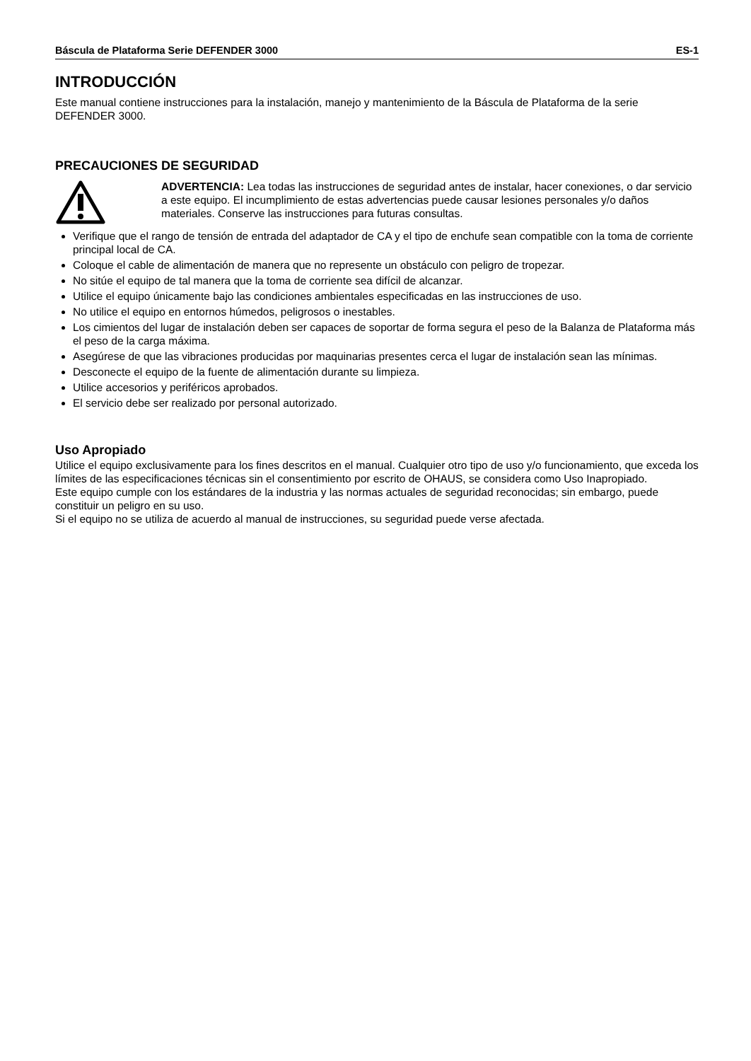Báscula de Plataforma Serie DEFENDER 3000 ES-1
INTRODUCCIÓN
Este manual contiene instrucciones para la instalación, manejo y mantenimiento de la Báscula de Plataforma de la serie DEFENDER 3000.
PRECAUCIONES DE SEGURIDAD
ADVERTENCIA: Lea todas las instrucciones de seguridad antes de instalar, hacer conexiones, o dar servicio a este equipo. El incumplimiento de estas advertencias puede causar lesiones personales y/o daños materiales. Conserve las instrucciones para futuras consultas.
Verifique que el rango de tensión de entrada del adaptador de CA y el tipo de enchufe sean compatible con la toma de corriente principal local de CA.
Coloque el cable de alimentación de manera que no represente un obstáculo con peligro de tropezar.
No sitúe el equipo de tal manera que la toma de corriente sea difícil de alcanzar.
Utilice el equipo únicamente bajo las condiciones ambientales especificadas en las instrucciones de uso.
No utilice el equipo en entornos húmedos, peligrosos o inestables.
Los cimientos del lugar de instalación deben ser capaces de soportar de forma segura el peso de la Balanza de Plataforma más el peso de la carga máxima.
Asegúrese de que las vibraciones producidas por maquinarias presentes cerca el lugar de instalación sean las mínimas.
Desconecte el equipo de la fuente de alimentación durante su limpieza.
Utilice accesorios y periféricos aprobados.
El servicio debe ser realizado por personal autorizado.
Uso Apropiado
Utilice el equipo exclusivamente para los fines descritos en el manual. Cualquier otro tipo de uso y/o funcionamiento, que exceda los límites de las especificaciones técnicas sin el consentimiento por escrito de OHAUS, se considera como Uso Inapropiado.
Este equipo cumple con los estándares de la industria y las normas actuales de seguridad reconocidas; sin embargo, puede constituir un peligro en su uso.
Si el equipo no se utiliza de acuerdo al manual de instrucciones, su seguridad puede verse afectada.